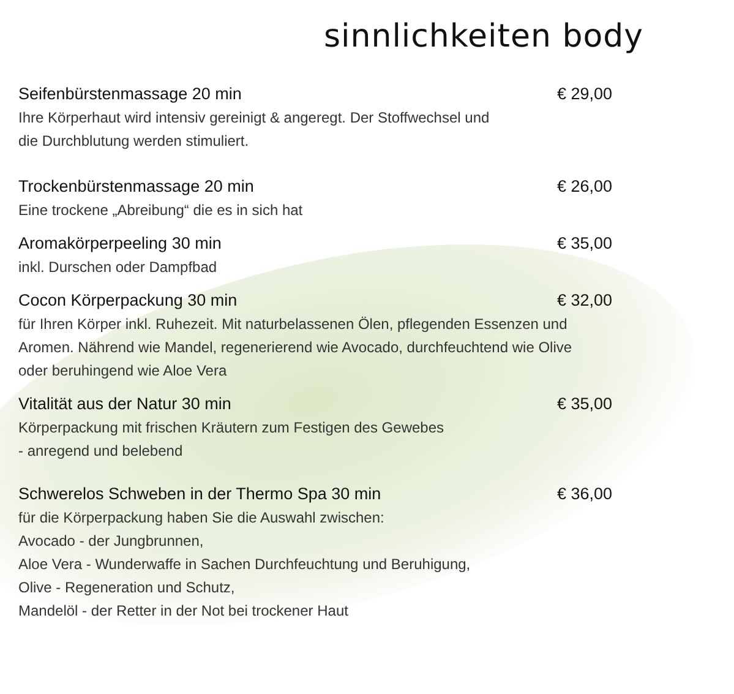sinnlichkeiten body
Seifenbürstenmassage 20 min € 29,00
Ihre Körperhaut wird intensiv gereinigt & angeregt. Der Stoffwechsel und
die Durchblutung werden stimuliert.
Trockenbürstenmassage 20 min € 26,00
Eine trockene „Abreibung“ die es in sich hat
Aromakörperpeeling 30 min € 35,00
inkl. Durschen oder Dampfbad
Cocon Körperpackung 30 min € 32,00
für Ihren Körper inkl. Ruhezeit. Mit naturbelassenen Ölen, pflegenden Essenzen und
Aromen. Nährend wie Mandel, regenerierend wie Avocado, durchfeuchtend wie Olive
oder beruhingend wie Aloe Vera
Vitalität aus der Natur 30 min € 35,00
Körperpackung mit frischen Kräutern zum Festigen des Gewebes
- anregend und belebend
Schwerelos Schweben in der Thermo Spa 30 min € 36,00
für die Körperpackung haben Sie die Auswahl zwischen:
Avocado - der Jungbrunnen,
Aloe Vera - Wunderwaffe in Sachen Durchfeuchtung und Beruhigung,
Olive - Regeneration und Schutz,
Mandelöl - der Retter in der Not bei trockener Haut